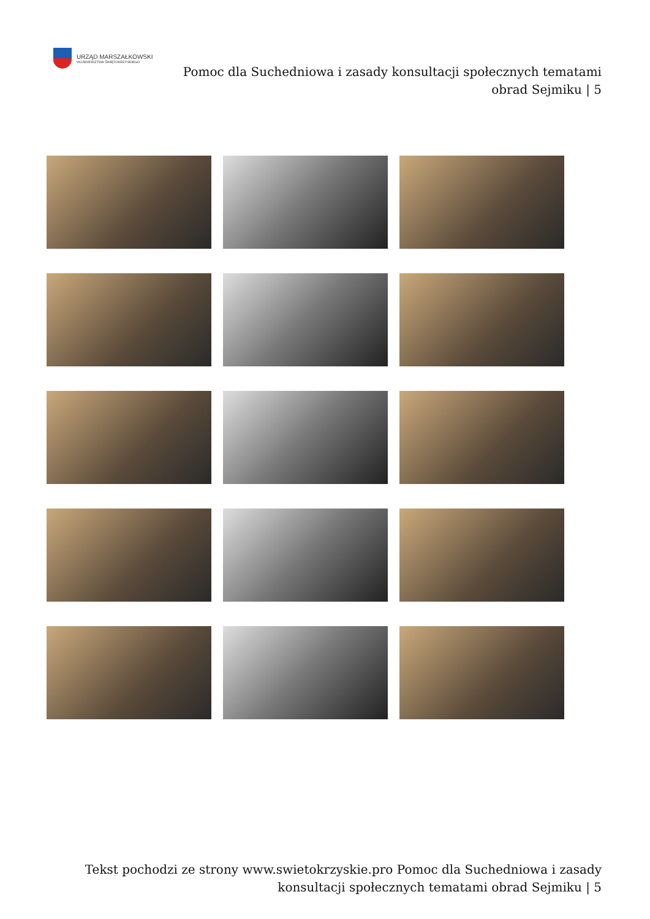URZĄD MARSZAŁKOWSKI
WOJEWÓDZTWA ŚWIĘTOKRZYSKIEGO
Pomoc dla Suchedniowa i zasady konsultacji społecznych tematami obrad Sejmiku | 5
Tekst pochodzi ze strony www.swietokrzyskie.pro Pomoc dla Suchedniowa i zasady konsultacji społecznych tematami obrad Sejmiku | 5